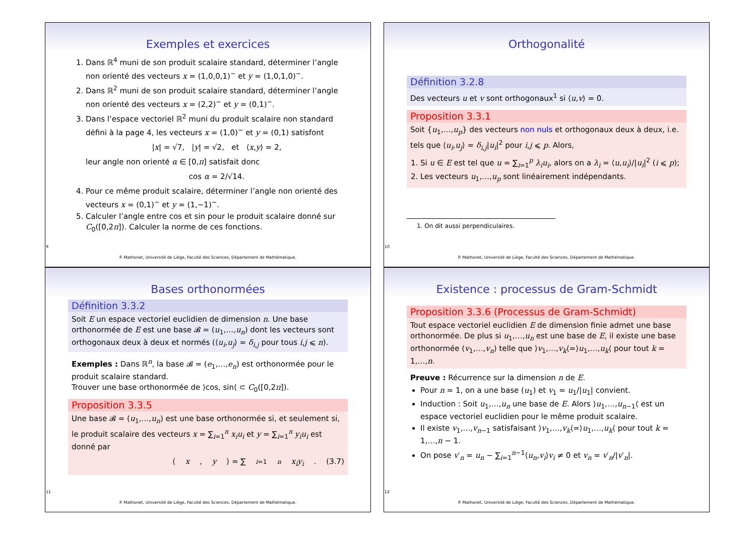Exemples et exercices
1. Dans ℝ<sup>4</sup> muni de son produit scalaire standard, déterminer l’angle non orienté des vecteurs x = (1,0,0,1)<sup>~</sup> et y = (1,0,1,0)<sup>~</sup>.
2. Dans ℝ<sup>2</sup> muni de son produit scalaire standard, déterminer l’angle non orienté des vecteurs x = (2,2)<sup>~</sup> et y = (0,1)<sup>~</sup>.
3. Dans l’espace vectoriel ℝ<sup>2</sup> muni du produit scalaire non standard défini à la page 4, les vecteurs x = (1,0)<sup>~</sup> et y = (0,1) satisfont
|x| = √7, |y| = √2, et ⟨x,y⟩ = 2,
leur angle non orienté α ∈ [0,π] satisfait donc
cos α = 2/√14.
4. Pour ce même produit scalaire, déterminer l’angle non orienté des vecteurs x = (0,1)<sup>~</sup> et y = (1,−1)<sup>~</sup>.
5. Calculer l’angle entre cos et sin pour le produit scalaire donné sur C<sub>0</sub>([0,2π]). Calculer la norme de ces fonctions.
9
P. Mathonet, Université de Liège, Faculté des Sciences, Département de Mathématique.
Orthogonalité
Définition 3.2.8
Des vecteurs u et v sont orthogonaux<sup>1</sup> si ⟨u,v⟩ = 0.
Proposition 3.3.1
Soit {u<sub>1</sub>,…,u<sub>p</sub>} des vecteurs non nuls et orthogonaux deux à deux, i.e. tels que ⟨u<sub>i</sub>,u<sub>j</sub>⟩ = δ<sub>i,j</sub>|u<sub>i</sub>|<sup>2</sup> pour i,j ⩽ p. Alors,
1. Si u ∈ E est tel que u = ∑<sub>i=1</sub><sup>p</sup> λ<sub>i</sub>u<sub>i</sub>, alors on a λ<sub>i</sub> = ⟨u,u<sub>i</sub>⟩/|u<sub>i</sub>|<sup>2</sup> (i ⩽ p);
2. Les vecteurs u<sub>1</sub>,…,u<sub>p</sub> sont linéairement indépendants.
1. On dit aussi perpendiculaires.
10
P. Mathonet, Université de Liège, Faculté des Sciences, Département de Mathématique.
Bases orthonormées
Définition 3.3.2
Soit E un espace vectoriel euclidien de dimension n. Une base orthonormée de E est une base 𝓑 = (u<sub>1</sub>,…,u<sub>n</sub>) dont les vecteurs sont orthogonaux deux à deux et normés (⟨u<sub>i</sub>,u<sub>j</sub>⟩ = δ<sub>i,j</sub> pour tous i,j ⩽ n).
Exemples : Dans ℝ<sup>n</sup>, la base 𝓑 = (e<sub>1</sub>,…,e<sub>n</sub>) est orthonormée pour le produit scalaire standard.
Trouver une base orthonormée de ⟩cos, sin⟨ ⊂ C<sub>0</sub>([0,2π]).
Proposition 3.3.5
Une base 𝓑 = (u<sub>1</sub>,…,u<sub>n</sub>) est une base orthonormée si, et seulement si, le produit scalaire des vecteurs x = ∑<sub>i=1</sub><sup>n</sup> x<sub>i</sub>u<sub>i</sub> et y = ∑<sub>i=1</sub><sup>n</sup> y<sub>i</sub>u<sub>i</sub> est donné par
⟨ x, y ⟩ = ∑<sub>i=1</sub><sup>n</sup> x<sub>i</sub>y<sub>i</sub>. (3.7)
11
P. Mathonet, Université de Liège, Faculté des Sciences, Département de Mathématique.
Existence : processus de Gram-Schmidt
Proposition 3.3.6 (Processus de Gram-Schmidt)
Tout espace vectoriel euclidien E de dimension finie admet une base orthonormée. De plus si u<sub>1</sub>,…,u<sub>n</sub> est une base de E, il existe une base orthonormée (v<sub>1</sub>,…,v<sub>n</sub>) telle que ⟩v<sub>1</sub>,…,v<sub>k</sub>⟨=⟩u<sub>1</sub>,…,u<sub>k</sub>⟨ pour tout k = 1,…,n.
Preuve : Récurrence sur la dimension n de E.
Pour n = 1, on a une base (u<sub>1</sub>) et v<sub>1</sub> = u<sub>1</sub>/|u<sub>1</sub>| convient.
Induction : Soit u<sub>1</sub>,…,u<sub>n</sub> une base de E. Alors ⟩u<sub>1</sub>,…,u<sub>n−1</sub>⟨ est un espace vectoriel euclidien pour le même produit scalaire.
Il existe v<sub>1</sub>,…,v<sub>n−1</sub> satisfaisant ⟩v<sub>1</sub>,…,v<sub>k</sub>⟨=⟩u<sub>1</sub>,…,u<sub>k</sub>⟨ pour tout k = 1,…,n − 1.
On pose v′<sub>n</sub> = u<sub>n</sub> − ∑<sub>i=1</sub><sup>n−1</sup>⟨u<sub>n</sub>,v<sub>i</sub>⟩v<sub>i</sub> ≠ 0 et v<sub>n</sub> = v′<sub>n</sub>/|v′<sub>n</sub>|.
12
P. Mathonet, Université de Liège, Faculté des Sciences, Département de Mathématique.